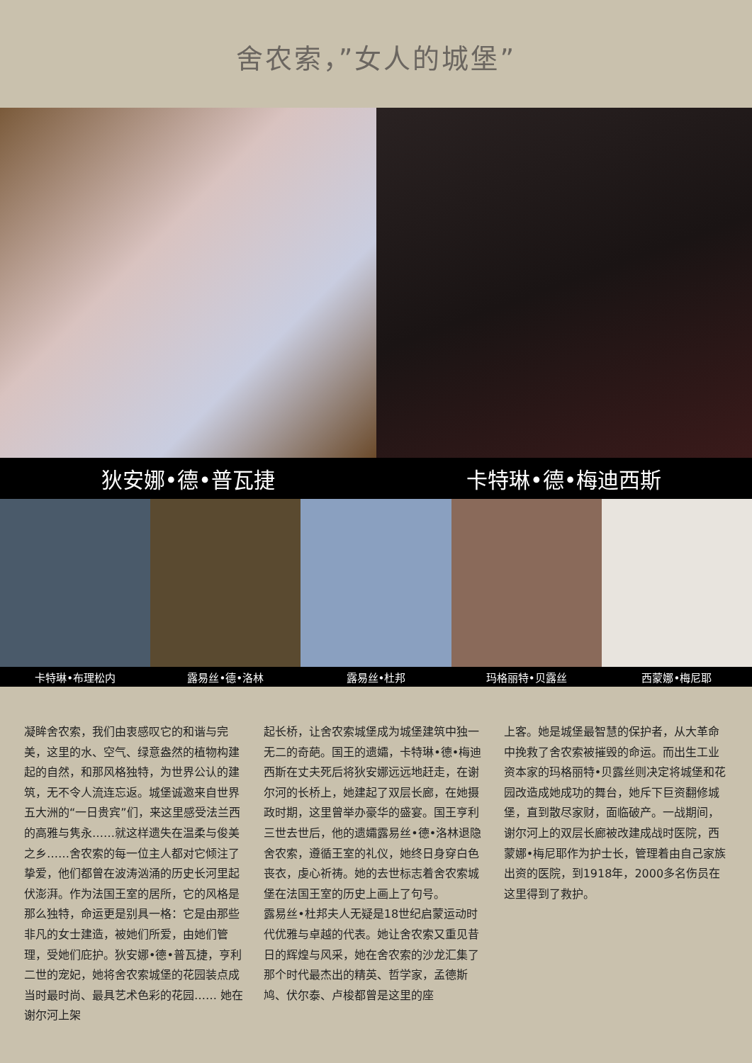舍农索，”女人的城堡”
狄安娜•德•普瓦捷 卡特琳•德•梅迪西斯
卡特琳•布理松内 露易丝•德•洛林 露易丝•杜邦 玛格丽特•贝露丝 西蒙娜•梅尼耶
凝眸舍农索，我们由衷感叹它的和谐与完美，这里的水、空气、绿意盎然的植物构建起的自然，和那风格独特，为世界公认的建筑，无不令人流连忘返。城堡诚邀来自世界五大洲的“一日贵宾”们，来这里感受法兰西的高雅与隽永……就这样遗失在温柔与俊美之乡……舍农索的每一位主人都对它倾注了挚爱，他们都曾在波涛汹涌的历史长河里起伏澎湃。作为法国王室的居所，它的风格是那么独特，命运更是别具一格：它是由那些非凡的女士建造，被她们所爱，由她们管理，受她们庇护。狄安娜•德•普瓦捷，亨利二世的宠妃，她将舍农索城堡的花园装点成当时最时尚、最具艺术色彩的花园…… 她在谢尔河上架
起长桥，让舍农索城堡成为城堡建筑中独一无二的奇葩。国王的遗孀，卡特琳•德•梅迪西斯在丈夫死后将狄安娜远远地赶走，在谢尔河的长桥上，她建起了双层长廊，在她摄政时期，这里曾举办豪华的盛宴。国王亨利三世去世后，他的遗孀露易丝•德•洛林退隐舍农索，遵循王室的礼仪，她终日身穿白色丧衣，虔心祈祷。她的去世标志着舍农索城堡在法国王室的历史上画上了句号。
露易丝•杜邦夫人无疑是18世纪启蒙运动时代优雅与卓越的代表。她让舍农索又重见昔日的辉煌与风采，她在舍农索的沙龙汇集了那个时代最杰出的精英、哲学家，孟德斯鸠、伏尔泰、卢梭都曾是这里的座
上客。她是城堡最智慧的保护者，从大革命中挽救了舍农索被摧毁的命运。而出生工业资本家的玛格丽特•贝露丝则决定将城堡和花园改造成她成功的舞台，她斥下巨资翻修城堡，直到散尽家财，面临破产。一战期间，谢尔河上的双层长廊被改建成战时医院，西蒙娜•梅尼耶作为护士长，管理着由自己家族出资的医院，到1918年，2000多名伤员在这里得到了救护。